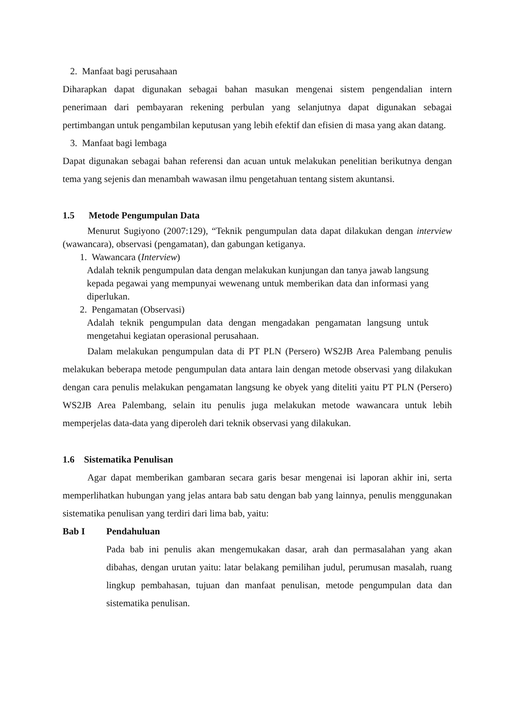2. Manfaat bagi perusahaan
Diharapkan dapat digunakan sebagai bahan masukan mengenai sistem pengendalian intern penerimaan dari pembayaran rekening perbulan yang selanjutnya dapat digunakan sebagai pertimbangan untuk pengambilan keputusan yang lebih efektif dan efisien di masa yang akan datang.
3. Manfaat bagi lembaga
Dapat digunakan sebagai bahan referensi dan acuan untuk melakukan penelitian berikutnya dengan tema yang sejenis dan menambah wawasan ilmu pengetahuan tentang sistem akuntansi.
1.5 Metode Pengumpulan Data
Menurut Sugiyono (2007:129), “Teknik pengumpulan data dapat dilakukan dengan interview (wawancara), observasi (pengamatan), dan gabungan ketiganya.
1. Wawancara (Interview)
Adalah teknik pengumpulan data dengan melakukan kunjungan dan tanya jawab langsung kepada pegawai yang mempunyai wewenang untuk memberikan data dan informasi yang diperlukan.
2. Pengamatan (Observasi)
Adalah teknik pengumpulan data dengan mengadakan pengamatan langsung untuk mengetahui kegiatan operasional perusahaan.
Dalam melakukan pengumpulan data di PT PLN (Persero) WS2JB Area Palembang penulis melakukan beberapa metode pengumpulan data antara lain dengan metode observasi yang dilakukan dengan cara penulis melakukan pengamatan langsung ke obyek yang diteliti yaitu PT PLN (Persero) WS2JB Area Palembang, selain itu penulis juga melakukan metode wawancara untuk lebih memperjelas data-data yang diperoleh dari teknik observasi yang dilakukan.
1.6 Sistematika Penulisan
Agar dapat memberikan gambaran secara garis besar mengenai isi laporan akhir ini, serta memperlihatkan hubungan yang jelas antara bab satu dengan bab yang lainnya, penulis menggunakan sistematika penulisan yang terdiri dari lima bab, yaitu:
Bab I Pendahuluan
Pada bab ini penulis akan mengemukakan dasar, arah dan permasalahan yang akan dibahas, dengan urutan yaitu: latar belakang pemilihan judul, perumusan masalah, ruang lingkup pembahasan, tujuan dan manfaat penulisan, metode pengumpulan data dan sistematika penulisan.